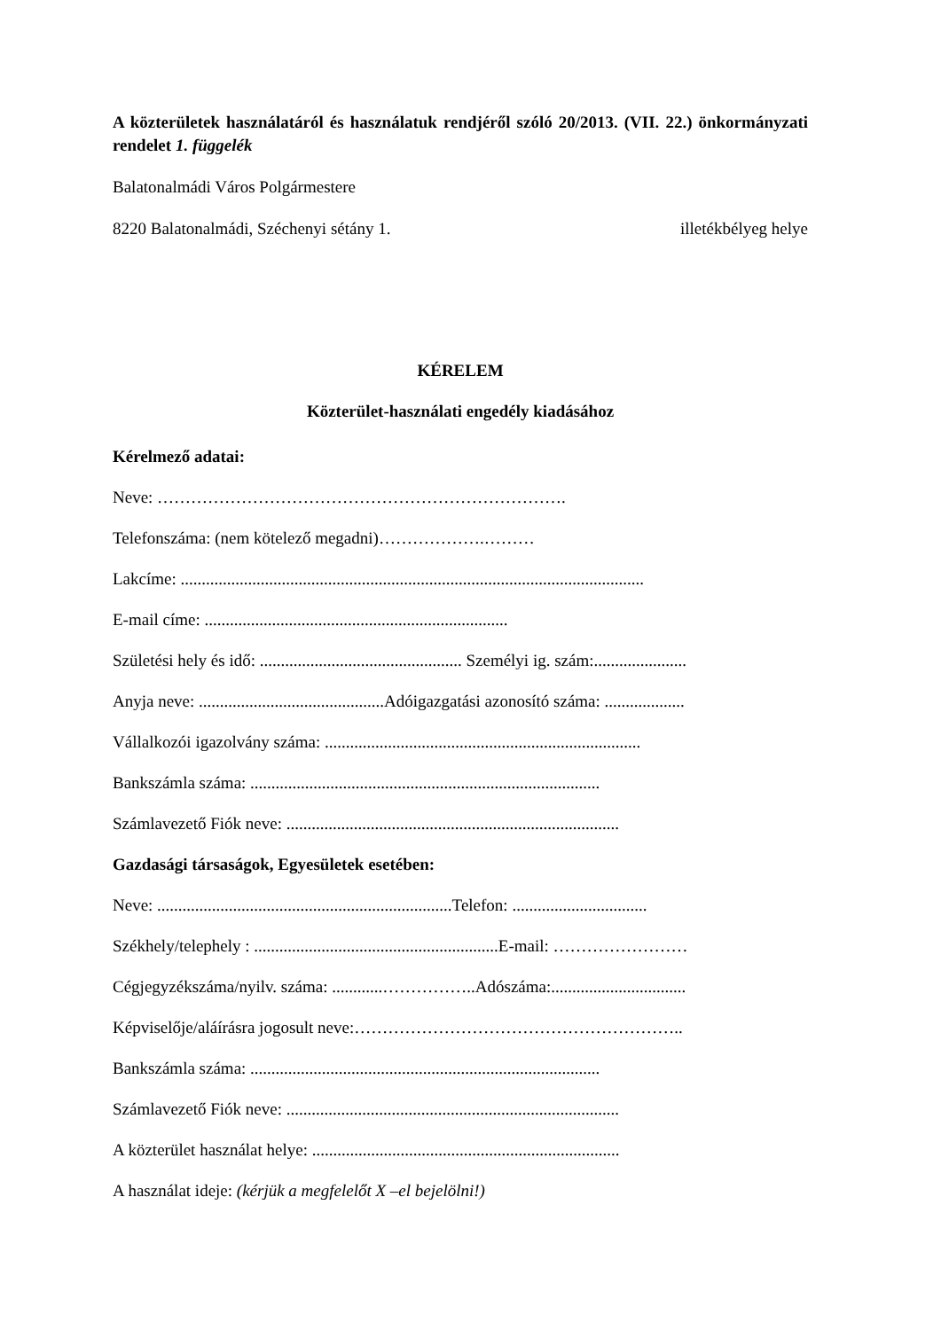A közterületek használatáról és használatuk rendjéről szóló 20/2013. (VII. 22.) önkormányzati rendelet 1. függelék
Balatonalmádi Város Polgármestere
8220 Balatonalmádi, Széchenyi sétány 1. illetékbélyeg helye
KÉRELEM
Közterület-használati engedély kiadásához
Kérelmező adatai:
Neve: ……………………………………………………………….
Telefonszáma: (nem kötelező megadni)……………….………
Lakcíme: ..............................................................................................................
E-mail címe: ........................................................................
Születési hely és idő: ................................................ Személyi ig. szám:......................
Anyja neve: ............................................Adóigazgatási azonosító száma: ...................
Vállalkozói igazolvány száma: ...........................................................................
Bankszámla száma: ...................................................................................
Számlavezető Fiók neve: ...............................................................................
Gazdasági társaságok, Egyesületek esetében:
Neve: ......................................................................Telefon: ................................
Székhely/telephely : ..........................................................E-mail: ……………………
Cégjegyzékszáma/nyilv. száma: ............……………..Adószáma:................................
Képviselője/aláírásra jogosult neve:…………………………………………………..
Bankszámla száma: ...................................................................................
Számlavezető Fiók neve: ...............................................................................
A közterület használat helye: .........................................................................
A használat ideje: (kérjük a megfelelőt X –el bejelölni!)